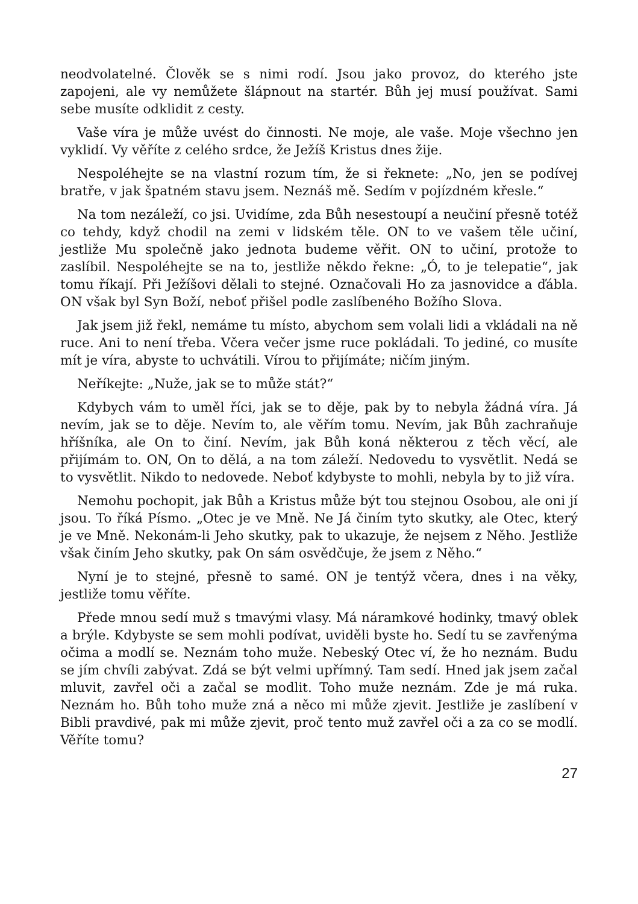neodvolatelné. Člověk se s nimi rodí. Jsou jako provoz, do kterého jste zapojeni, ale vy nemůžete šlápnout na startér. Bůh jej musí používat. Sami sebe musíte odklidit z cesty.
Vaše víra je může uvést do činnosti. Ne moje, ale vaše. Moje všechno jen vyklidí. Vy věříte z celého srdce, že Ježíš Kristus dnes žije.
Nespoléhejte se na vlastní rozum tím, že si řeknete: „No, jen se podívej bratře, v jak špatném stavu jsem. Neznáš mě. Sedím v pojízdném křesle.“
Na tom nezáleží, co jsi. Uvidíme, zda Bůh nesestoupí a neučiní přesně totéž co tehdy, když chodil na zemi v lidském těle. ON to ve vašem těle učiní, jestliže Mu společně jako jednota budeme věřit. ON to učiní, protože to zaslíbil. Nespoléhejte se na to, jestliže někdo řekne: „Ó, to je telepatie“, jak tomu říkají. Při Ježíšovi dělali to stejné. Označovali Ho za jasnovidce a ďábla. ON však byl Syn Boží, neboť přišel podle zaslíbeného Božího Slova.
Jak jsem již řekl, nemáme tu místo, abychom sem volali lidi a vkládali na ně ruce. Ani to není třeba. Včera večer jsme ruce pokládali. To jediné, co musíte mít je víra, abyste to uchvátili. Vírou to přijímáte; ničím jiným.
Neříkejte: „Nuže, jak se to může stát?“
Kdybych vám to uměl říci, jak se to děje, pak by to nebyla žádná víra. Já nevím, jak se to děje. Nevím to, ale věřím tomu. Nevím, jak Bůh zachraňuje hříšníka, ale On to činí. Nevím, jak Bůh koná některou z těch věcí, ale přijímám to. ON, On to dělá, a na tom záleží. Nedovedu to vysvětlit. Nedá se to vysvětlit. Nikdo to nedovede. Neboť kdybyste to mohli, nebyla by to již víra.
Nemohu pochopit, jak Bůh a Kristus může být tou stejnou Osobou, ale oni jí jsou. To říká Písmo. „Otec je ve Mně. Ne Já činím tyto skutky, ale Otec, který je ve Mně. Nekonám-li Jeho skutky, pak to ukazuje, že nejsem z Něho. Jestliže však činím Jeho skutky, pak On sám osvědčuje, že jsem z Něho.“
Nyní je to stejné, přesně to samé. ON je tentýž včera, dnes i na věky, jestliže tomu věříte.
Přede mnou sedí muž s tmavými vlasy. Má náramkové hodinky, tmavý oblek a brýle. Kdybyste se sem mohli podívat, uviděli byste ho. Sedí tu se zavřenýma očima a modlí se. Neznám toho muže. Nebeský Otec ví, že ho neznám. Budu se jím chvíli zabývat. Zdá se být velmi upřímný. Tam sedí. Hned jak jsem začal mluvit, zavřel oči a začal se modlit. Toho muže neznám. Zde je má ruka. Neznám ho. Bůh toho muže zná a něco mi může zjevit. Jestliže je zaslíbení v Bibli pravdivé, pak mi může zjevit, proč tento muž zavřel oči a za co se modlí. Věříte tomu?
27